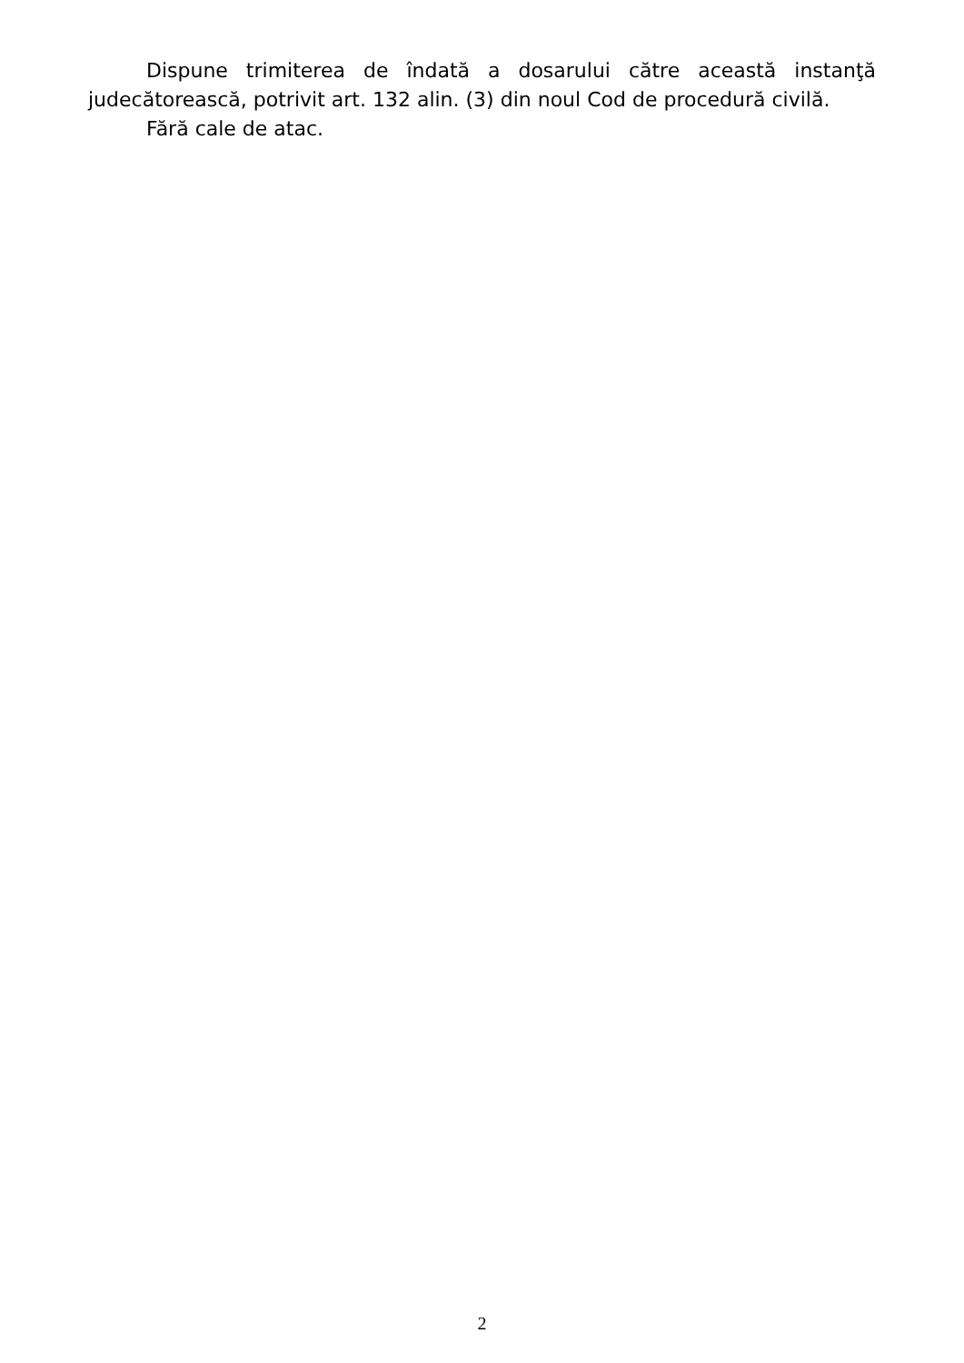Dispune trimiterea de îndată a dosarului către această instanţă judecătorească, potrivit art. 132 alin. (3) din noul Cod de procedură civilă.
Fără cale de atac.
2